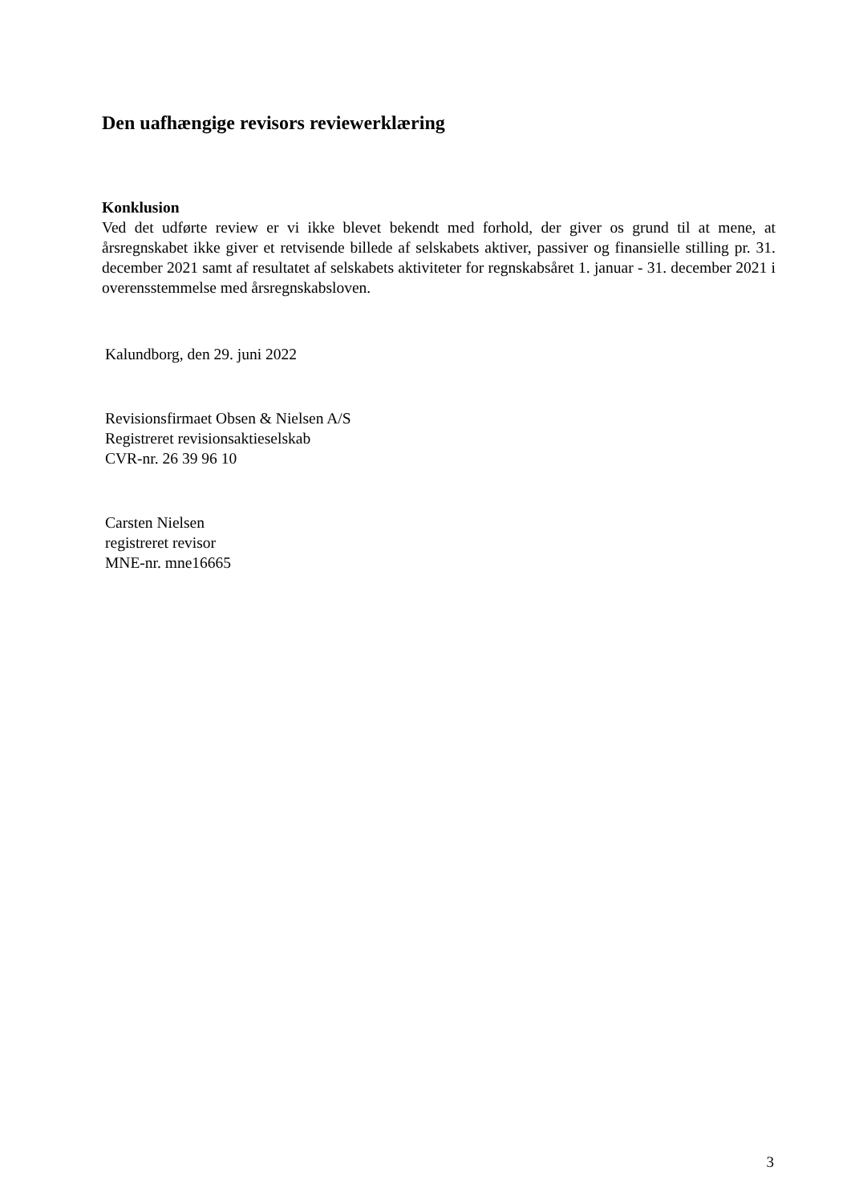Den uafhængige revisors reviewerklæring
Konklusion
Ved det udførte review er vi ikke blevet bekendt med forhold, der giver os grund til at mene, at årsregnskabet ikke giver et retvisende billede af selskabets aktiver, passiver og finansielle stilling pr. 31. december 2021 samt af resultatet af selskabets aktiviteter for regnskabsåret 1. januar - 31. december 2021 i overensstemmelse med årsregnskabsloven.
Kalundborg, den 29. juni 2022
Revisionsfirmaet Obsen & Nielsen A/S
Registreret revisionsaktieselskab
CVR-nr. 26 39 96 10
Carsten Nielsen
registreret revisor
MNE-nr. mne16665
3